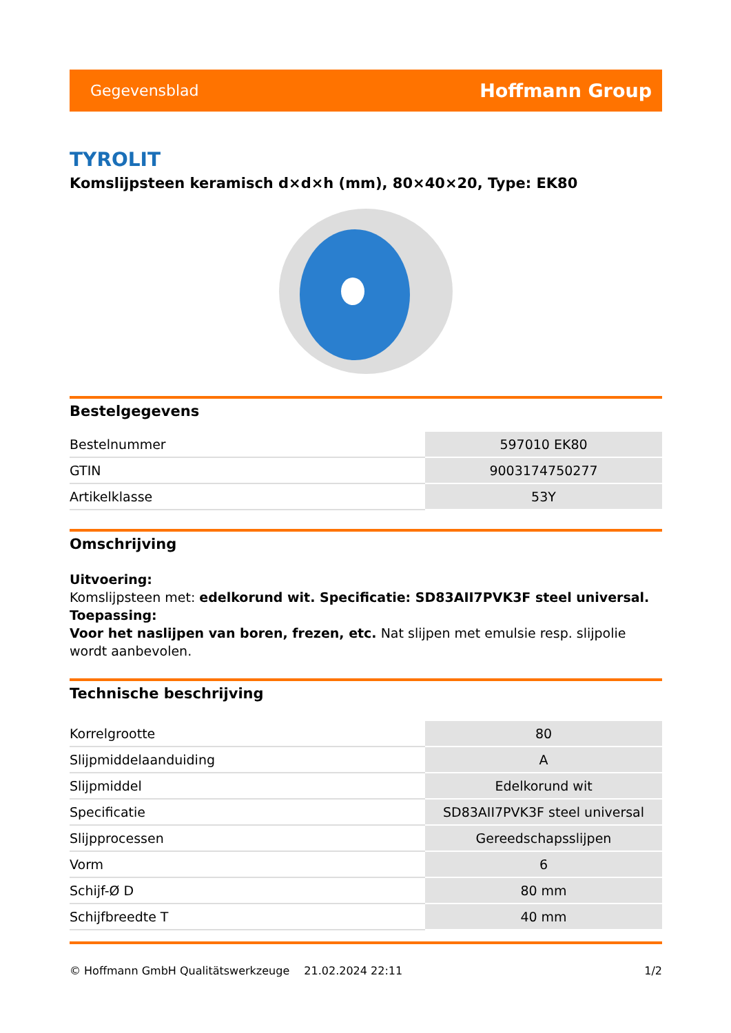Gegevensblad Hoffmann Group
TYROLIT
Komslijpsteen keramisch d×d×h (mm), 80×40×20, Type: EK80
Bestelgegevens
| Bestelnummer | 597010 EK80 |
| GTIN | 9003174750277 |
| Artikelklasse | 53Y |
Omschrijving
Uitvoering:
Komslijpsteen met: edelkorund wit. Specificatie: SD83AII7PVK3F steel universal.
Toepassing:
Voor het naslijpen van boren, frezen, etc. Nat slijpen met emulsie resp. slijpolie wordt aanbevolen.
Technische beschrijving
| Korrelgrootte | 80 |
| Slijpmiddelaanduiding | A |
| Slijpmiddel | Edelkorund wit |
| Specificatie | SD83AII7PVK3F steel universal |
| Slijpprocessen | Gereedschapsslijpen |
| Vorm | 6 |
| Schijf-Ø D | 80 mm |
| Schijfbreedte T | 40 mm |
© Hoffmann GmbH Qualitätswerkzeuge 21.02.2024 22:11 1/2